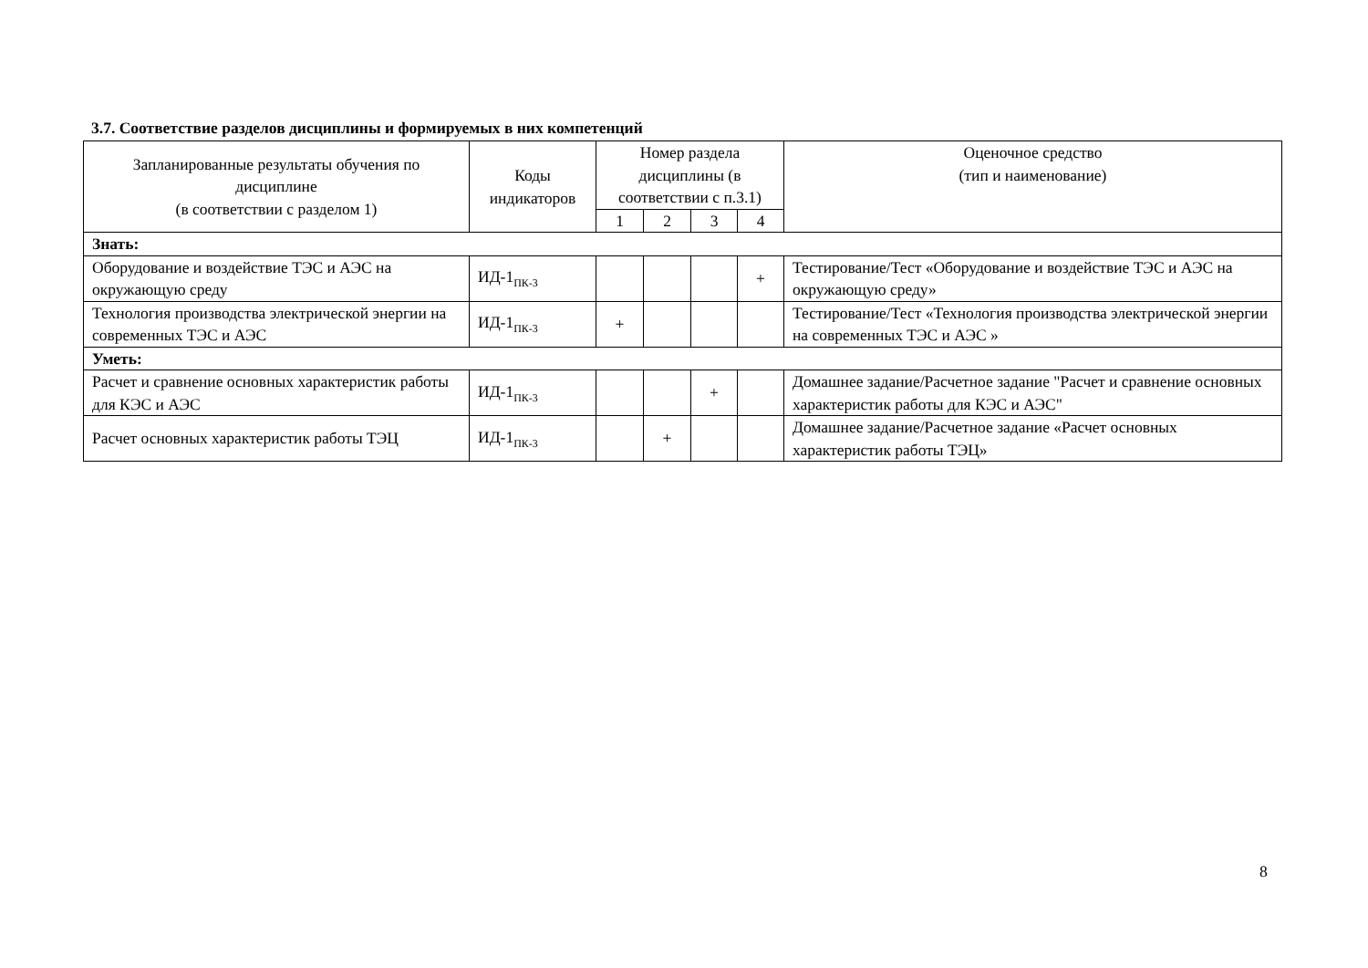3.7. Соответствие разделов дисциплины и формируемых в них компетенций
| Запланированные результаты обучения по дисциплине (в соответствии с разделом 1) | Коды индикаторов | Номер раздела дисциплины (в соответствии с п.3.1) | | | | Оценочное средство (тип и наименование) |
| --- | --- | --- | --- | --- | --- | --- |
| | | 1 | 2 | 3 | 4 | |
| Знать: | | | | | | |
| Оборудование и воздействие ТЭС и АЭС на окружающую среду | ИД-1<sub>ПК-3</sub> | | | | + | Тестирование/Тест «Оборудование и воздействие ТЭС и АЭС на окружающую среду» |
| Технология производства электрической энергии на современных ТЭС и АЭС | ИД-1<sub>ПК-3</sub> | + | | | | Тестирование/Тест «Технология производства электрической энергии на современных ТЭС и АЭС » |
| Уметь: | | | | | | |
| Расчет и сравнение основных характеристик работы для КЭС и АЭС | ИД-1<sub>ПК-3</sub> | | | + | | Домашнее задание/Расчетное задание "Расчет и сравнение основных характеристик работы для КЭС и АЭС" |
| Расчет основных характеристик работы ТЭЦ | ИД-1<sub>ПК-3</sub> | | + | | | Домашнее задание/Расчетное задание «Расчет основных характеристик работы ТЭЦ» |
8